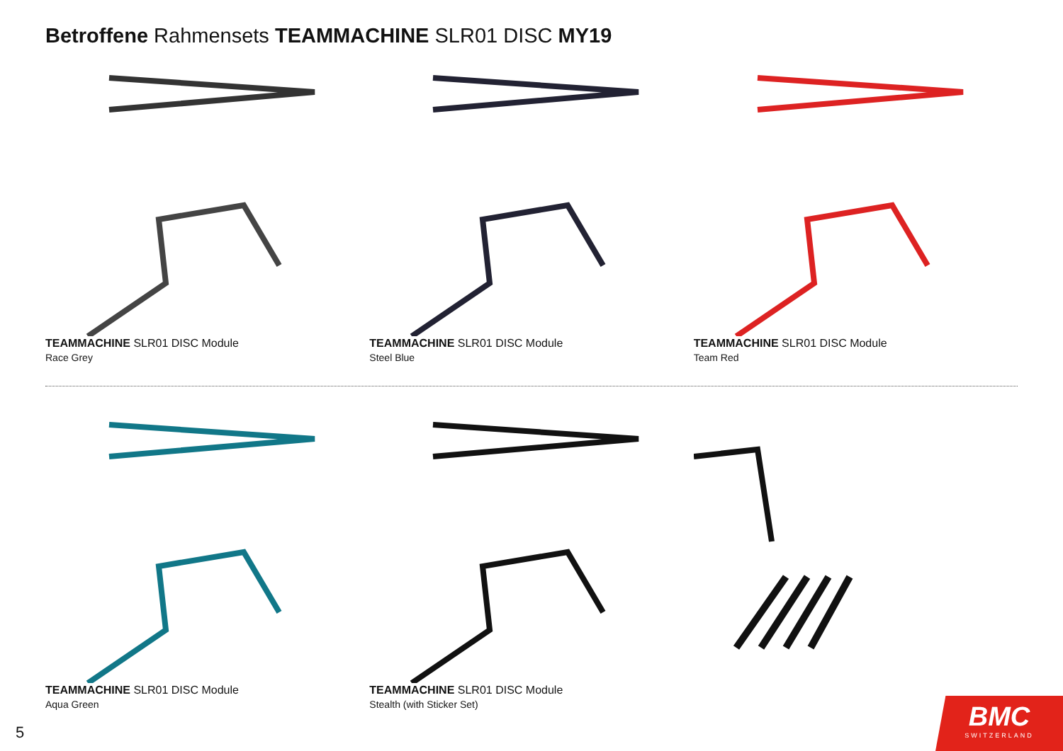Betroffene Rahmensets TEAMMACHINE SLR01 DISC MY19
TEAMMACHINE SLR01 DISC Module
Race Grey
TEAMMACHINE SLR01 DISC Module
Steel Blue
TEAMMACHINE SLR01 DISC Module
Team Red
TEAMMACHINE SLR01 DISC Module
Aqua Green
TEAMMACHINE SLR01 DISC Module
Stealth (with Sticker Set)
5
BMC
SWITZERLAND